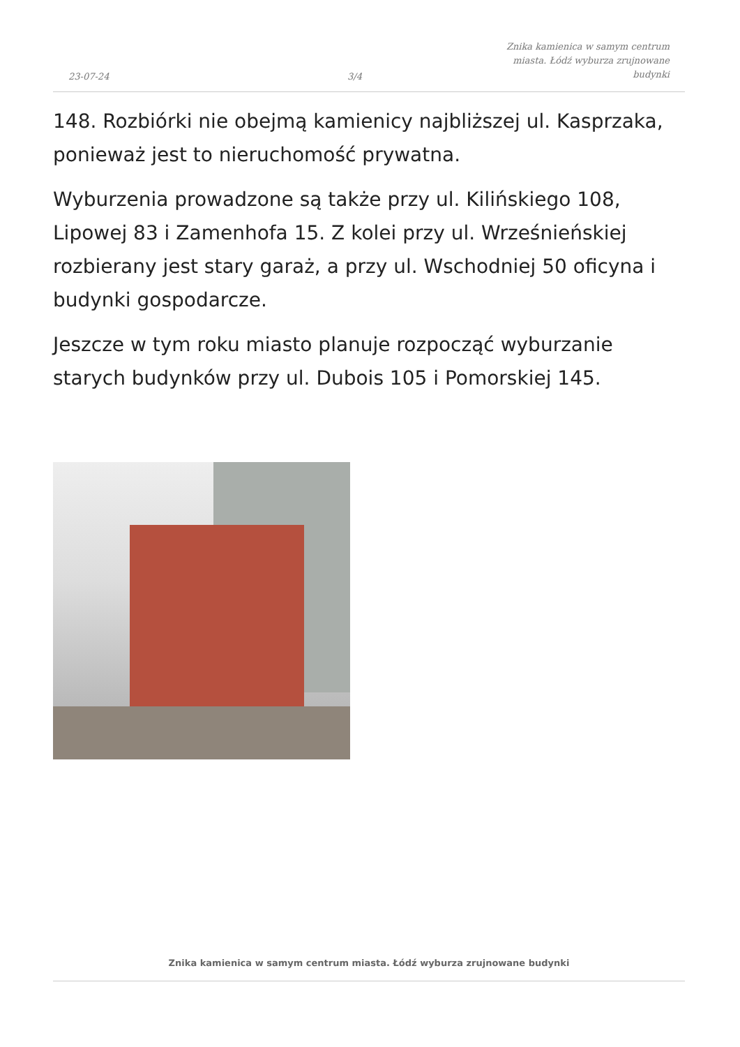23-07-24
3/4
Znika kamienica w samym centrum miasta. Łódź wyburza zrujnowane budynki
148. Rozbiórki nie obejmą kamienicy najbliższej ul. Kasprzaka, ponieważ jest to nieruchomość prywatna.
Wyburzenia prowadzone są także przy ul. Kilińskiego 108, Lipowej 83 i Zamenhofa 15. Z kolei przy ul. Wrześnieńskiej rozbierany jest stary garaż, a przy ul. Wschodniej 50 oficyna i budynki gospodarcze.
Jeszcze w tym roku miasto planuje rozpocząć wyburzanie starych budynków przy ul. Dubois 105 i Pomorskiej 145.
Znika kamienica w samym centrum miasta. Łódź wyburza zrujnowane budynki